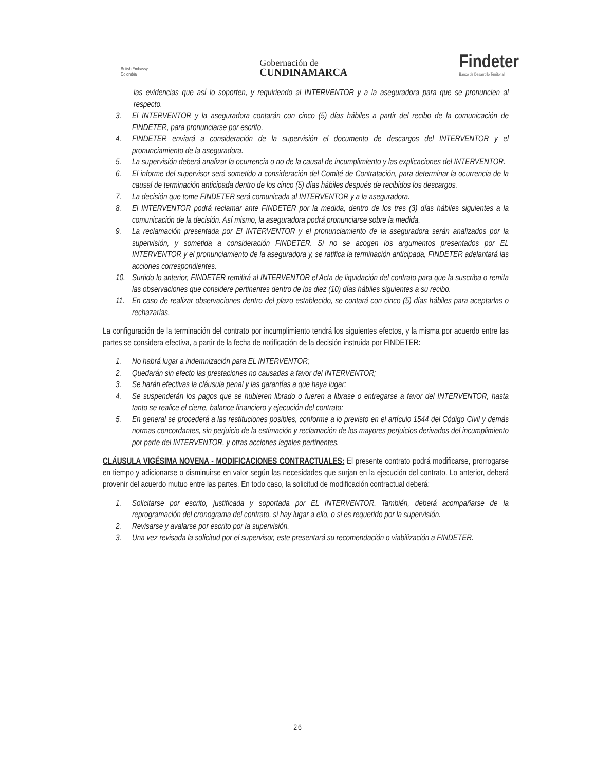British Embassy
Colombia
Gobernación de
CUNDINAMARCA
Findeter
Banco de Desarrollo Territorial
las evidencias que así lo soporten, y requiriendo al INTERVENTOR y a la aseguradora para que se pronuncien al respecto.
3. El INTERVENTOR y la aseguradora contarán con cinco (5) días hábiles a partir del recibo de la comunicación de FINDETER, para pronunciarse por escrito.
4. FINDETER enviará a consideración de la supervisión el documento de descargos del INTERVENTOR y el pronunciamiento de la aseguradora.
5. La supervisión deberá analizar la ocurrencia o no de la causal de incumplimiento y las explicaciones del INTERVENTOR.
6. El informe del supervisor será sometido a consideración del Comité de Contratación, para determinar la ocurrencia de la causal de terminación anticipada dentro de los cinco (5) días hábiles después de recibidos los descargos.
7. La decisión que tome FINDETER será comunicada al INTERVENTOR y a la aseguradora.
8. El INTERVENTOR podrá reclamar ante FINDETER por la medida, dentro de los tres (3) días hábiles siguientes a la comunicación de la decisión. Así mismo, la aseguradora podrá pronunciarse sobre la medida.
9. La reclamación presentada por El INTERVENTOR y el pronunciamiento de la aseguradora serán analizados por la supervisión, y sometida a consideración FINDETER. Si no se acogen los argumentos presentados por EL INTERVENTOR y el pronunciamiento de la aseguradora y, se ratifica la terminación anticipada, FINDETER adelantará las acciones correspondientes.
10. Surtido lo anterior, FINDETER remitirá al INTERVENTOR el Acta de liquidación del contrato para que la suscriba o remita las observaciones que considere pertinentes dentro de los diez (10) días hábiles siguientes a su recibo.
11. En caso de realizar observaciones dentro del plazo establecido, se contará con cinco (5) días hábiles para aceptarlas o rechazarlas.
La configuración de la terminación del contrato por incumplimiento tendrá los siguientes efectos, y la misma por acuerdo entre las partes se considera efectiva, a partir de la fecha de notificación de la decisión instruida por FINDETER:
1. No habrá lugar a indemnización para EL INTERVENTOR;
2. Quedarán sin efecto las prestaciones no causadas a favor del INTERVENTOR;
3. Se harán efectivas la cláusula penal y las garantías a que haya lugar;
4. Se suspenderán los pagos que se hubieren librado o fueren a librase o entregarse a favor del INTERVENTOR, hasta tanto se realice el cierre, balance financiero y ejecución del contrato;
5. En general se procederá a las restituciones posibles, conforme a lo previsto en el artículo 1544 del Código Civil y demás normas concordantes, sin perjuicio de la estimación y reclamación de los mayores perjuicios derivados del incumplimiento por parte del INTERVENTOR, y otras acciones legales pertinentes.
CLÁUSULA VIGÉSIMA NOVENA - MODIFICACIONES CONTRACTUALES: El presente contrato podrá modificarse, prorrogarse en tiempo y adicionarse o disminuirse en valor según las necesidades que surjan en la ejecución del contrato. Lo anterior, deberá provenir del acuerdo mutuo entre las partes. En todo caso, la solicitud de modificación contractual deberá:
1. Solicitarse por escrito, justificada y soportada por EL INTERVENTOR. También, deberá acompañarse de la reprogramación del cronograma del contrato, si hay lugar a ello, o si es requerido por la supervisión.
2. Revisarse y avalarse por escrito por la supervisión.
3. Una vez revisada la solicitud por el supervisor, este presentará su recomendación o viabilización a FINDETER.
26